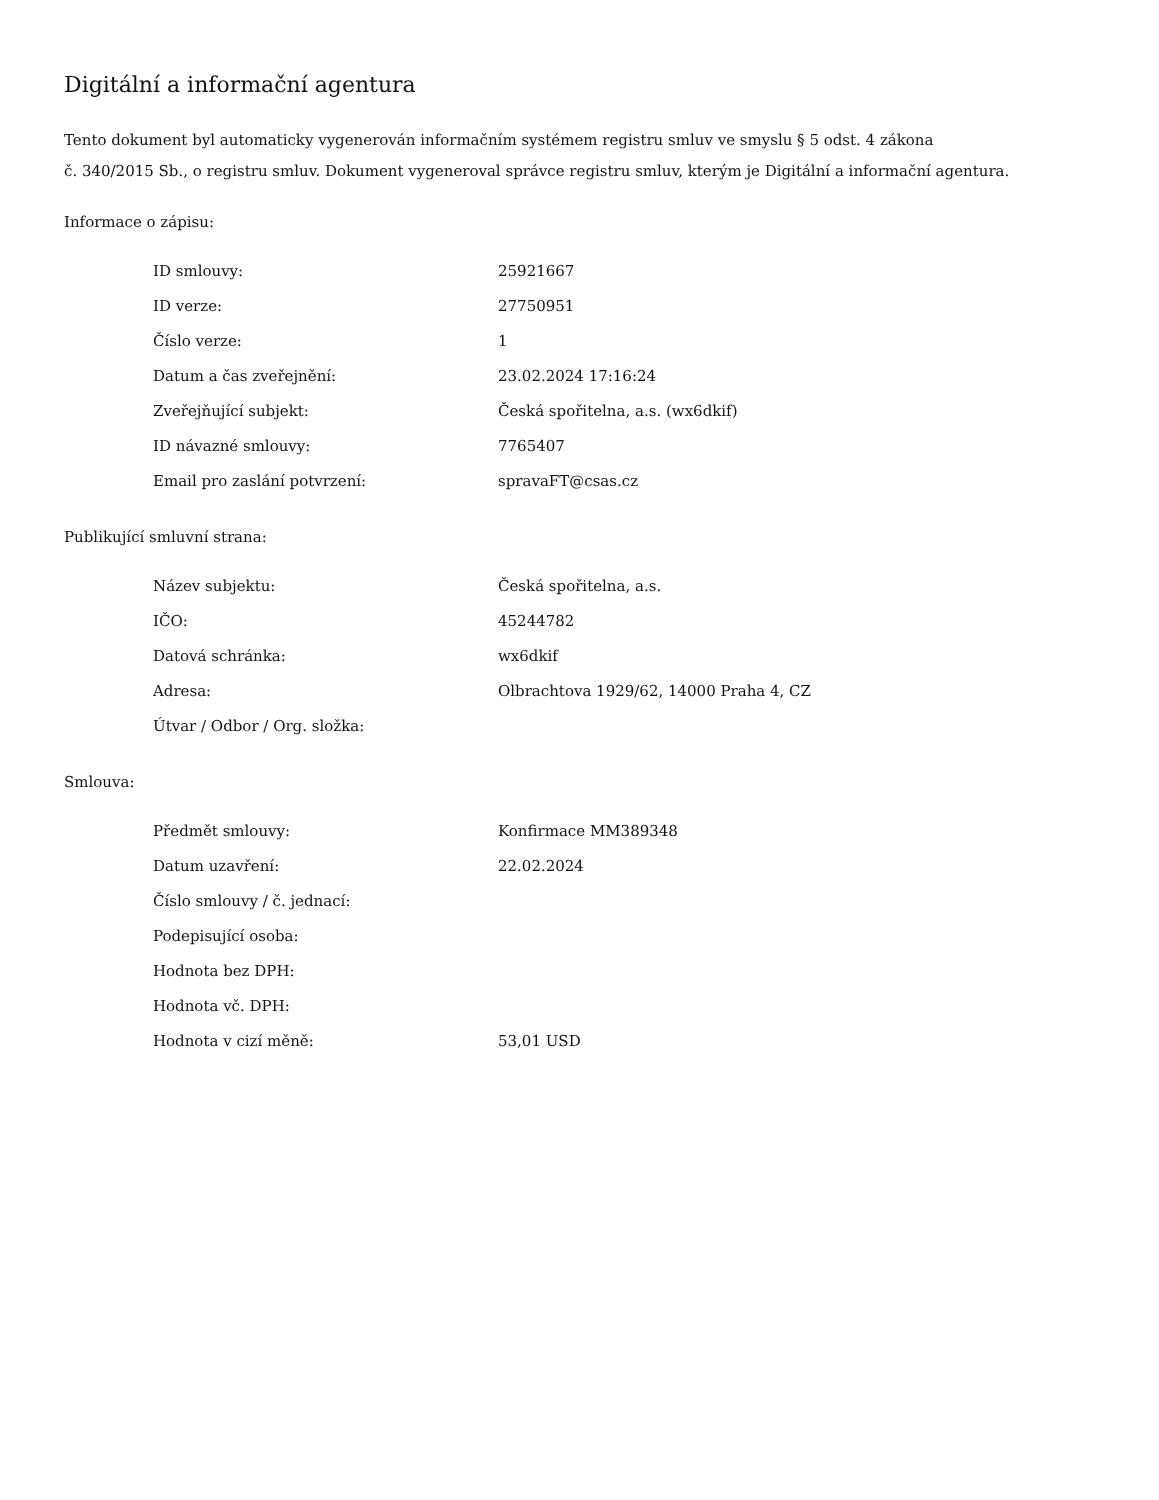Digitální a informační agentura
Tento dokument byl automaticky vygenerován informačním systémem registru smluv ve smyslu § 5 odst. 4 zákona
č. 340/2015 Sb., o registru smluv. Dokument vygeneroval správce registru smluv, kterým je Digitální a informační agentura.
Informace o zápisu:
| ID smlouvy: | 25921667 |
| ID verze: | 27750951 |
| Číslo verze: | 1 |
| Datum a čas zveřejnění: | 23.02.2024 17:16:24 |
| Zveřejňující subjekt: | Česká spořitelna, a.s. (wx6dkif) |
| ID návazné smlouvy: | 7765407 |
| Email pro zaslání potvrzení: | spravaFT@csas.cz |
Publikující smluvní strana:
| Název subjektu: | Česká spořitelna, a.s. |
| IČO: | 45244782 |
| Datová schránka: | wx6dkif |
| Adresa: | Olbrachtova 1929/62, 14000 Praha 4, CZ |
| Útvar / Odbor / Org. složka: | |
Smlouva:
| Předmět smlouvy: | Konfirmace MM389348 |
| Datum uzavření: | 22.02.2024 |
| Číslo smlouvy / č. jednací: | |
| Podepisující osoba: | |
| Hodnota bez DPH: | |
| Hodnota vč. DPH: | |
| Hodnota v cizí měně: | 53,01 USD |